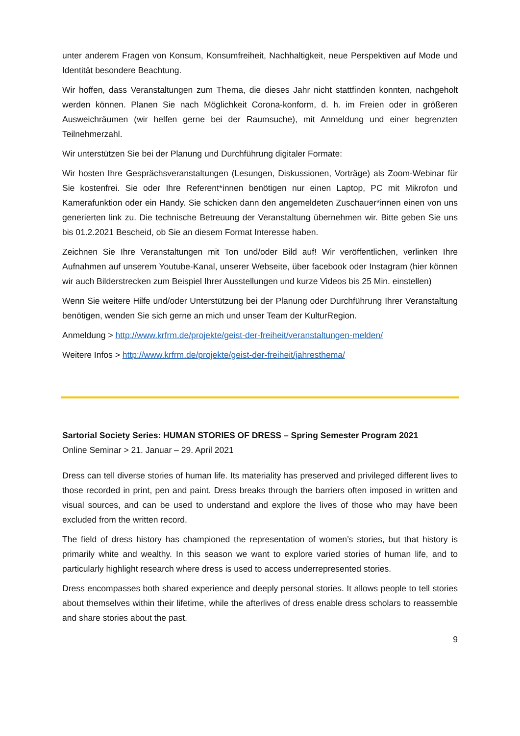unter anderem Fragen von Konsum, Konsumfreiheit, Nachhaltigkeit, neue Perspektiven auf Mode und Identität besondere Beachtung.
Wir hoffen, dass Veranstaltungen zum Thema, die dieses Jahr nicht stattfinden konnten, nachgeholt werden können. Planen Sie nach Möglichkeit Corona-konform, d. h. im Freien oder in größeren Ausweichräumen (wir helfen gerne bei der Raumsuche), mit Anmeldung und einer begrenzten Teilnehmerzahl.
Wir unterstützen Sie bei der Planung und Durchführung digitaler Formate:
Wir hosten Ihre Gesprächsveranstaltungen (Lesungen, Diskussionen, Vorträge) als Zoom-Webinar für Sie kostenfrei. Sie oder Ihre Referent*innen benötigen nur einen Laptop, PC mit Mikrofon und Kamerafunktion oder ein Handy. Sie schicken dann den angemeldeten Zuschauer*innen einen von uns generierten link zu. Die technische Betreuung der Veranstaltung übernehmen wir. Bitte geben Sie uns bis 01.2.2021 Bescheid, ob Sie an diesem Format Interesse haben.
Zeichnen Sie Ihre Veranstaltungen mit Ton und/oder Bild auf! Wir veröffentlichen, verlinken Ihre Aufnahmen auf unserem Youtube-Kanal, unserer Webseite, über facebook oder Instagram (hier können wir auch Bilderstrecken zum Beispiel Ihrer Ausstellungen und kurze Videos bis 25 Min. einstellen)
Wenn Sie weitere Hilfe und/oder Unterstützung bei der Planung oder Durchführung Ihrer Veranstaltung benötigen, wenden Sie sich gerne an mich und unser Team der KulturRegion.
Anmeldung > http://www.krfrm.de/projekte/geist-der-freiheit/veranstaltungen-melden/
Weitere Infos > http://www.krfrm.de/projekte/geist-der-freiheit/jahresthema/
Sartorial Society Series: HUMAN STORIES OF DRESS – Spring Semester Program 2021
Online Seminar > 21. Januar – 29. April 2021
Dress can tell diverse stories of human life. Its materiality has preserved and privileged different lives to those recorded in print, pen and paint. Dress breaks through the barriers often imposed in written and visual sources, and can be used to understand and explore the lives of those who may have been excluded from the written record.
The field of dress history has championed the representation of women’s stories, but that history is primarily white and wealthy. In this season we want to explore varied stories of human life, and to particularly highlight research where dress is used to access underrepresented stories.
Dress encompasses both shared experience and deeply personal stories. It allows people to tell stories about themselves within their lifetime, while the afterlives of dress enable dress scholars to reassemble and share stories about the past.
9